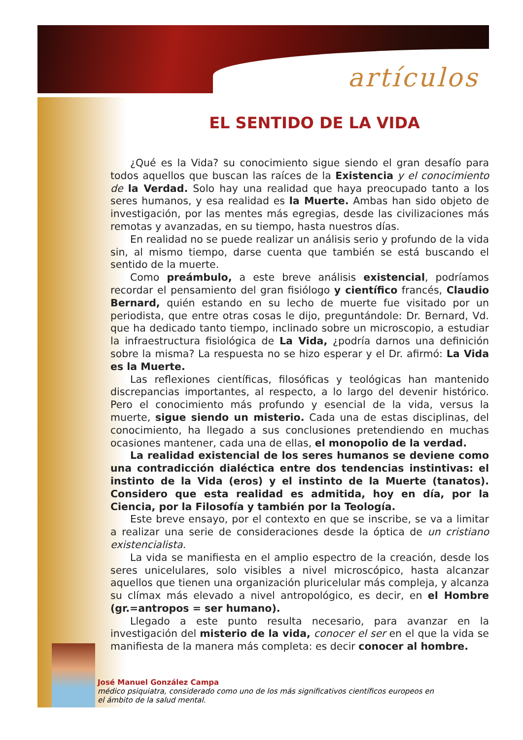artículos
EL SENTIDO DE LA VIDA
¿Qué es la Vida? su conocimiento sigue siendo el gran desafío para todos aquellos que buscan las raíces de la Existencia y el conocimiento de la Verdad. Solo hay una realidad que haya preocupado tanto a los seres humanos, y esa realidad es la Muerte. Ambas han sido objeto de investigación, por las mentes más egregias, desde las civilizaciones más remotas y avanzadas, en su tiempo, hasta nuestros días.
En realidad no se puede realizar un análisis serio y profundo de la vida sin, al mismo tiempo, darse cuenta que también se está buscando el sentido de la muerte.
Como preámbulo, a este breve análisis existencial, podríamos recordar el pensamiento del gran fisiólogo y científico francés, Claudio Bernard, quién estando en su lecho de muerte fue visitado por un periodista, que entre otras cosas le dijo, preguntándole: Dr. Bernard, Vd. que ha dedicado tanto tiempo, inclinado sobre un microscopio, a estudiar la infraestructura fisiológica de La Vida, ¿podría darnos una definición sobre la misma? La respuesta no se hizo esperar y el Dr. afirmó: La Vida es la Muerte.
Las reflexiones científicas, filosóficas y teológicas han mantenido discrepancias importantes, al respecto, a lo largo del devenir histórico. Pero el conocimiento más profundo y esencial de la vida, versus la muerte, sigue siendo un misterio. Cada una de estas disciplinas, del conocimiento, ha llegado a sus conclusiones pretendiendo en muchas ocasiones mantener, cada una de ellas, el monopolio de la verdad.
La realidad existencial de los seres humanos se deviene como una contradicción dialéctica entre dos tendencias instintivas: el instinto de la Vida (eros) y el instinto de la Muerte (tanatos). Considero que esta realidad es admitida, hoy en día, por la Ciencia, por la Filosofía y también por la Teología.
Este breve ensayo, por el contexto en que se inscribe, se va a limitar a realizar una serie de consideraciones desde la óptica de un cristiano existencialista.
La vida se manifiesta en el amplio espectro de la creación, desde los seres unicelulares, solo visibles a nivel microscópico, hasta alcanzar aquellos que tienen una organización pluricelular más compleja, y alcanza su clímax más elevado a nivel antropológico, es decir, en el Hombre (gr.=antropos = ser humano).
Llegado a este punto resulta necesario, para avanzar en la investigación del misterio de la vida, conocer el ser en el que la vida se manifiesta de la manera más completa: es decir conocer al hombre.
José Manuel González Campa
médico psiquiatra, considerado como uno de los más significativos científicos europeos en el ámbito de la salud mental.